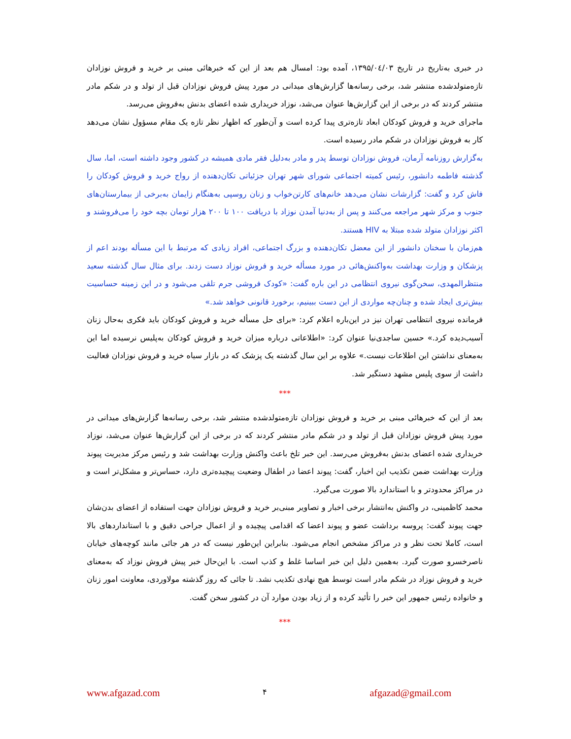در خبری به‌تاریخ در تاریخ ۱۳۹۵/۰٤/۰۳، آمده بود: امسال هم بعد از این که خبرهائی مبنی بر خرید و فروش نوزادان تازه‌متولدشده منتشر شد، برخی رسانه‌ها گزارش‌های میدانی در مورد پیش فروش نوزادان قبل از تولد و در شکم مادر منتشر کردند که در برخی از این گزارش‌ها عنوان می‌شد، نوزاد خریداری شده اعضای بدنش به‌فروش می‌رسد.
ماجرای خرید و فروش کودکان ابعاد تازه‌تری پیدا کرده است و آن‌طور که اظهار نظر تازه یک مقام مسؤول نشان می‌دهد کار به فروش نوزادان در شکم مادر رسیده است.
به‌گزارش روزنامه آرمان، فروش نوزادان توسط پدر و مادر به‌دلیل فقر مادی همیشه در کشور وجود داشته است، اما، سال گذشته فاطمه دانشور، رئیس کمیته اجتماعی شورای شهر تهران جزئیاتی تکان‌دهنده از رواج خرید و فروش کودکان را فاش کرد و گفت: گزارشات نشان می‌دهد خانم‌های کارتن‌خواب و زنان روسپی به‌هنگام زایمان به‌برخی از بیمارستان‌های جنوب و مرکز شهر مراجعه می‌کنند و پس از به‌دنیا آمدن نوزاد با دریافت ۱۰۰ تا ۲۰۰ هزار تومان بچه خود را می‌فروشند و اکثر نوزادان متولد شده مبتلا به HIV هستند.
هم‌زمان با سخنان دانشور از این معضل تکان‌دهنده و بزرگ اجتماعی، افراد زیادی که مرتبط با این مسأله بودند اعم از پزشکان و وزارت بهداشت به‌واکنش‌هائی در مورد مسأله خرید و فروش نوزاد دست زدند. برای مثال سال گذشته سعید منتظرالمهدی، سخن‌گوی نیروی انتظامی در این باره گفت: «کودک فروشی جرم تلقی می‌شود و در این زمینه حساسیت بیش‌تری ایجاد شده و چنان‌چه مواردی از این دست ببینیم، برخورد قانونی خواهد شد.»
فرمانده نیروی انتظامی تهران نیز در این‌باره اعلام کرد: «برای حل مسأله خرید و فروش کودکان باید فکری به‌حال زنان آسیب‌دیده کرد.» حسین ساجدی‌نیا عنوان کرد: «اطلاعاتی درباره میزان خرید و فروش کودکان به‌پلیس نرسیده اما این به‌معنای نداشتن این اطلاعات نیست.» علاوه بر این سال گذشته یک پزشک که در بازار سیاه خرید و فروش نوزادان فعالیت داشت از سوی پلیس مشهد دستگیر شد.
***
بعد از این که خبرهائی مبنی بر خرید و فروش نوزادان تازه‌متولدشده منتشر شد، برخی رسانه‌ها گزارش‌های میدانی در مورد پیش فروش نوزادان قبل از تولد و در شکم مادر منتشر کردند که در برخی از این گزارش‌ها عنوان می‌شد، نوزاد خریداری شده اعضای بدنش به‌فروش می‌رسد. این خبر تلخ باعث واکنش وزارت بهداشت شد و رئیس مرکز مدیریت پیوند وزارت بهداشت ضمن تکذیب این اخبار، گفت: پیوند اعضا در اطفال وضعیت پیچیده‌تری دارد، حساس‌تر و مشکل‌تر است و در مراکز محدودتر و با استاندارد بالا صورت می‌گیرد.
محمد کاظمینی، در واکنش به‌انتشار برخی اخبار و تصاویر مبنی‌بر خرید و فروش نوزادان جهت استفاده از اعضای بدن‌شان جهت پیوند گفت: پروسه برداشت عضو و پیوند اعضا که اقدامی پیچیده و از اعمال جراحی دقیق و با استانداردهای بالا است، کاملا تحت نظر و در مراکز مشخص انجام می‌شود. بنابراین این‌طور نیست که در هر جائی مانند کوچه‌های خیابان ناصرخسرو صورت گیرد. به‌همین دلیل این خبر اساسا غلط و کذب است. با این‌حال خبر پیش فروش نوزاد که به‌معنای خرید و فروش نوزاد در شکم مادر است توسط هیچ نهادی تکذیب نشد. تا جائی که روز گذشته مولاوردی، معاونت امور زنان و خانواده رئیس جمهور این خبر را تأئید کرده و از زیاد بودن موارد آن در کشور سخن گفت.
***
www.afgazad.com ۴ afgazad@gmail.com